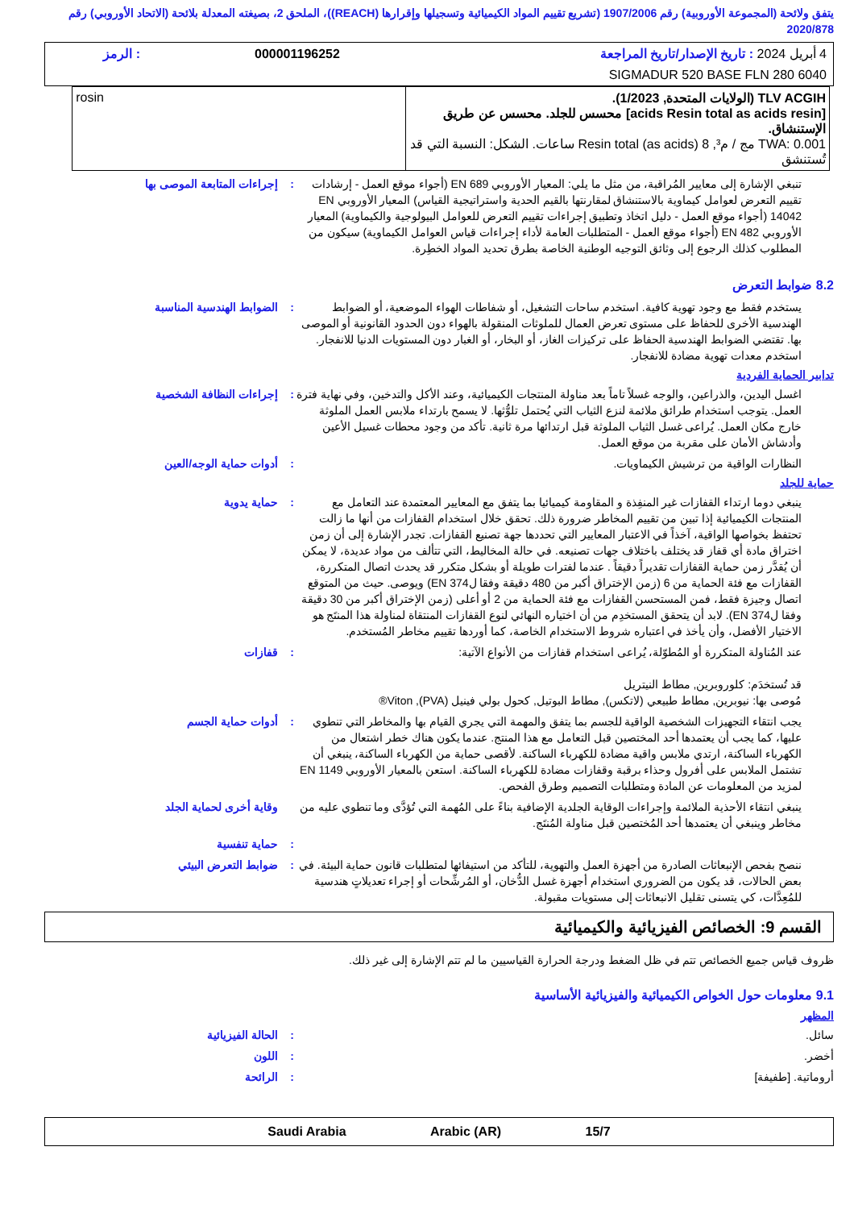يتفق ولائحة (المجموعة الأوروبية) رقم 1907/2006 (تشريع تقييم المواد الكيميائية وتسجيلها وإقرارها (REACH))، الملحق 2، بصيغته المعدلة بلائحة (الاتحاد الأوروبي) رقم 2020/878
| 4 أبريل 2024 : تاريخ الإصدار/تاريخ المراجعة | 000001196252 | : الرمز |
| SIGMADUR 520 BASE FLN 280 6040 | | |
| TLV ACGIH (الولايات المتحدة, 1/2023). [acids Resin total as acids resin] محسس للجلد. محسس عن طريق الإستنشاق. TWA: 0.001 مج / م³, Resin total (as acids) 8 ساعات. الشكل: النسبة التي قد تُستنشق | rosin |
تنبغي الإشارة إلى معايير المُراقبة، من مثل ما يلي: المعيار الأوروبي EN 689 (أجواء موقع العمل - إرشادات تقييم التعرض لعوامل كيماوية بالاستنشاق لمقارنتها بالقيم الحدية واستراتيجية القياس) المعيار الأوروبي EN 14042 (أجواء موقع العمل - دليل اتخاذ وتطبيق إجراءات تقييم التعرض للعوامل البيولوجية والكيماوية) المعيار الأوروبي EN 482 (أجواء موقع العمل - المتطلبات العامة لأداء إجراءات قياس العوامل الكيماوية) سيكون من المطلوب كذلك الرجوع إلى وثائق التوجيه الوطنية الخاصة بطرق تحديد المواد الخطِرة.
: إجراءات المتابعة الموصى بها
8.2 ضوابط التعرض
يستخدم فقط مع وجود تهوية كافية. استخدم ساحات التشغيل، أو شفاطات الهواء الموضعية، أو الضوابط الهندسية الأخرى للحفاظ على مستوى تعرض العمال للملوثات المنقولة بالهواء دون الحدود القانونية أو الموصى بها. تقتضي الضوابط الهندسية الحفاظ على تركيزات الغاز، أو البخار، أو الغبار دون المستويات الدنيا للانفجار. استخدم معدات تهوية مضادة للانفجار.
: الضوابط الهندسية المناسبة
تدابير الحماية الفردية
اغسل اليدين، والذراعين، والوجه غسلاً تاماً بعد مناولة المنتجات الكيميائية، وعند الأكل والتدخين، وفي نهاية فترة العمل. يتوجب استخدام طرائق ملائمة لنزع الثياب التي يُحتمل تلوُّثها. لا يسمح بارتداء ملابس العمل الملوثة خارج مكان العمل. يُراعى غسل الثياب الملوثة قبل ارتدائها مرة ثانية. تأكد من وجود محطات غسيل الأعين وأدشاش الأمان على مقربة من موقع العمل.
: إجراءات النظافة الشخصية
النظارات الواقية من ترشيش الكيماويات.
: أدوات حماية الوجه/العين
حماية للجلد
ينبغي دوما ارتداء القفازات غير المنفِذة و المقاومة كيميائيا بما يتفق مع المعايير المعتمدة عند التعامل مع المنتجات الكيميائية إذا تبين من تقييم المخاطر ضرورة ذلك. تحقق خلال استخدام القفازات من أنها ما زالت تحتفظ بخواصها الواقية، آخذاً في الاعتبار المعايير التي تحددها جهة تصنيع القفازات. تجدر الإشارة إلى أن زمن اختراق مادة أي قفاز قد يختلف باختلاف جهات تصنيعه. في حالة المخاليط، التي تتألف من مواد عديدة، لا يمكن أن يُقدَّر زمن حماية القفازات تقديراً دقيقاً . عندما لفترات طويلة أو بشكل متكرر قد يحدث اتصال المتكررة، القفازات مع فئة الحماية من 6 (زمن الإختراق أكبر من 480 دقيقة وفقا لEN 374) ويوصى. حيث من المتوقع اتصال وجيزة فقط، فمن المستحسن القفازات مع فئة الحماية من 2 أو أعلى (زمن الإختراق أكبر من 30 دقيقة وفقا لEN 374). لابد أن يتحقق المستخدِم من أن اختياره النهائي لنوع القفازات المنتقاة لمناولة هذا المنتَج هو الاختيار الأفضل، وأن يأخذ في اعتباره شروط الاستخدام الخاصة، كما أوردها تقييم مخاطر المُستخدم.
: حماية يدوية
عند المُناولة المتكررة أو المُطوّلة، يُراعى استخدام قفازات من الأنواع الآتية:
قد تُستخدَم: كلوروبرين, مطاط النيتريل
مُوصى بها: نيوبرين, مطاط طبيعي (لاتكس), مطاط البوتيل, كحول بولي فينيل (PVA), Viton®
: قفازات
يجب انتقاء التجهيزات الشخصية الواقية للجسم بما يتفق والمهمة التي يجري القيام بها والمخاطر التي تنطوي عليها، كما يجب أن يعتمدها أحد المختصين قبل التعامل مع هذا المنتج. عندما يكون هناك خطر اشتعال من الكهرباء الساكنة، ارتدي ملابس واقية مضادة للكهرباء الساكنة. لأقصى حماية من الكهرباء الساكنة، ينبغي أن تشتمل الملابس على أفرول وحذاء برقبة وقفازات مضادة للكهرباء الساكنة. استعن بالمعيار الأوروبي EN 1149 لمزيد من المعلومات عن المادة ومتطلبات التصميم وطرق الفحص.
: أدوات حماية الجسم
ينبغي انتقاء الأحذية الملائمة وإجراءات الوقاية الجلدية الإضافية بناءً على المُهمة التي تُؤدَّى وما تنطوي عليه من مخاطر وينبغي أن يعتمدها أحد المُختصين قبل مناولة المُنتَج.
وقاية أخرى لحماية الجلد
: حماية تنفسية
ننصح بفحص الإنبعاثات الصادرة من أجهزة العمل والتهوية، للتأكد من استيفائها لمتطلبات قانون حماية البيئة. في بعض الحالات، قد يكون من الضروري استخدام أجهزة غسل الدُّخان، أو المُرشِّحات أو إجراء تعديلاتٍ هندسية للمُعِدَّات، كي يتسنى تقليل الانبعاثات إلى مستويات مقبولة.
: ضوابط التعرض البيئي
القسم 9: الخصائص الفيزيائية والكيميائية
ظروف قياس جميع الخصائص تتم في ظل الضغط ودرجة الحرارة القياسيين ما لم تتم الإشارة إلى غير ذلك.
9.1 معلومات حول الخواص الكيميائية والفيزيائية الأساسية
المظهر
سائل. : الحالة الفيزيائية
أخضر. : اللون
أروماتية. [طفيفة] : الرائحة
15/7 Saudi Arabia Arabic (AR)